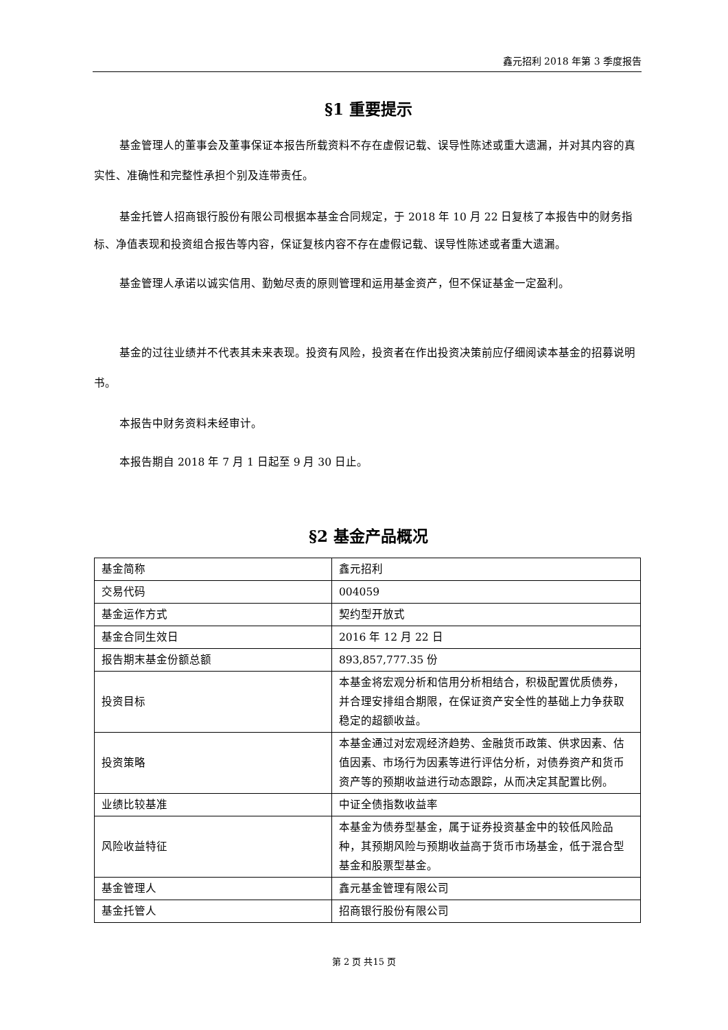鑫元招利 2018 年第 3 季度报告
§1 重要提示
基金管理人的董事会及董事保证本报告所载资料不存在虚假记载、误导性陈述或重大遗漏，并对其内容的真实性、准确性和完整性承担个别及连带责任。
基金托管人招商银行股份有限公司根据本基金合同规定，于 2018 年 10 月 22 日复核了本报告中的财务指标、净值表现和投资组合报告等内容，保证复核内容不存在虚假记载、误导性陈述或者重大遗漏。
基金管理人承诺以诚实信用、勤勉尽责的原则管理和运用基金资产，但不保证基金一定盈利。
基金的过往业绩并不代表其未来表现。投资有风险，投资者在作出投资决策前应仔细阅读本基金的招募说明书。
本报告中财务资料未经审计。
本报告期自 2018 年 7 月 1 日起至 9 月 30 日止。
§2 基金产品概况
| 基金简称 | 鑫元招利 |
| 交易代码 | 004059 |
| 基金运作方式 | 契约型开放式 |
| 基金合同生效日 | 2016 年 12 月 22 日 |
| 报告期末基金份额总额 | 893,857,777.35 份 |
| 投资目标 | 本基金将宏观分析和信用分析相结合，积极配置优质债券，并合理安排组合期限，在保证资产安全性的基础上力争获取稳定的超额收益。 |
| 投资策略 | 本基金通过对宏观经济趋势、金融货币政策、供求因素、估值因素、市场行为因素等进行评估分析，对债券资产和货币资产等的预期收益进行动态跟踪，从而决定其配置比例。 |
| 业绩比较基准 | 中证全债指数收益率 |
| 风险收益特征 | 本基金为债券型基金，属于证券投资基金中的较低风险品种，其预期风险与预期收益高于货币市场基金，低于混合型基金和股票型基金。 |
| 基金管理人 | 鑫元基金管理有限公司 |
| 基金托管人 | 招商银行股份有限公司 |
第 2 页 共15 页